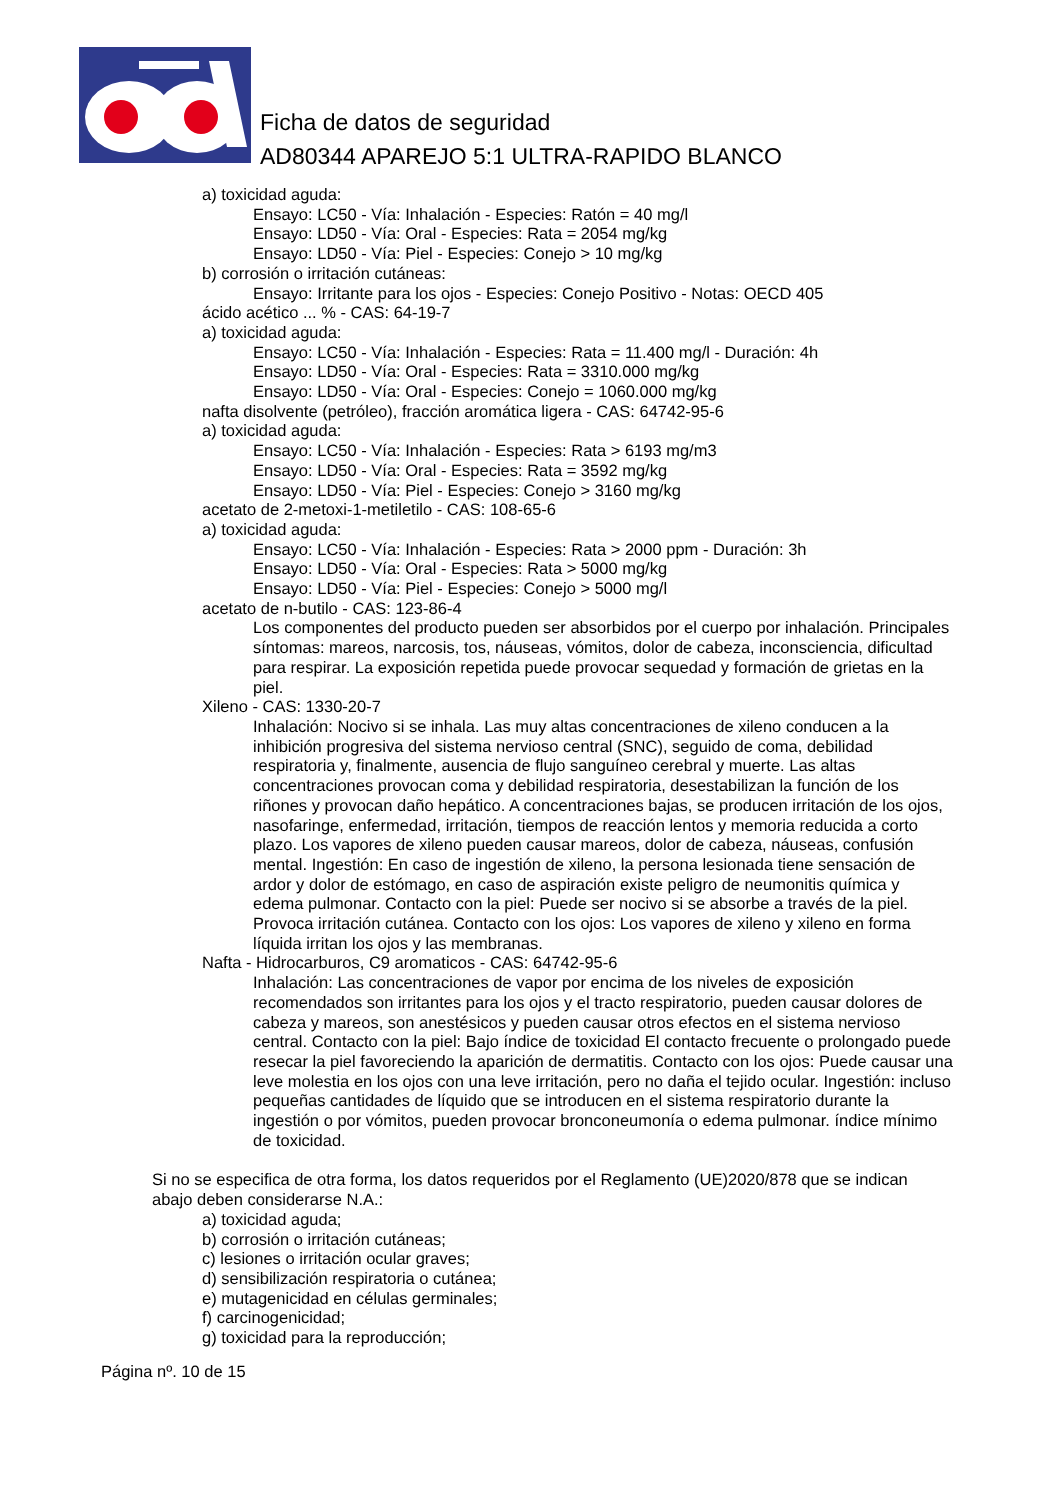Ficha de datos de seguridad
AD80344 APAREJO 5:1 ULTRA-RAPIDO BLANCO
a) toxicidad aguda:
Ensayo: LC50 - Vía: Inhalación - Especies: Ratón = 40 mg/l
Ensayo: LD50 - Vía: Oral - Especies: Rata = 2054 mg/kg
Ensayo: LD50 - Vía: Piel - Especies: Conejo > 10 mg/kg
b) corrosión o irritación cutáneas:
Ensayo: Irritante para los ojos - Especies: Conejo Positivo - Notas: OECD 405
ácido acético ... % - CAS: 64-19-7
a) toxicidad aguda:
Ensayo: LC50 - Vía: Inhalación - Especies: Rata = 11.400 mg/l - Duración: 4h
Ensayo: LD50 - Vía: Oral - Especies: Rata = 3310.000 mg/kg
Ensayo: LD50 - Vía: Oral - Especies: Conejo = 1060.000 mg/kg
nafta disolvente (petróleo), fracción aromática ligera - CAS: 64742-95-6
a) toxicidad aguda:
Ensayo: LC50 - Vía: Inhalación - Especies: Rata > 6193 mg/m3
Ensayo: LD50 - Vía: Oral - Especies: Rata = 3592 mg/kg
Ensayo: LD50 - Vía: Piel - Especies: Conejo > 3160 mg/kg
acetato de 2-metoxi-1-metiletilo - CAS: 108-65-6
a) toxicidad aguda:
Ensayo: LC50 - Vía: Inhalación - Especies: Rata > 2000 ppm - Duración: 3h
Ensayo: LD50 - Vía: Oral - Especies: Rata > 5000 mg/kg
Ensayo: LD50 - Vía: Piel - Especies: Conejo > 5000 mg/l
acetato de n-butilo - CAS: 123-86-4
Los componentes del producto pueden ser absorbidos por el cuerpo por inhalación. Principales síntomas: mareos, narcosis, tos, náuseas, vómitos, dolor de cabeza, inconsciencia, dificultad para respirar. La exposición repetida puede provocar sequedad y formación de grietas en la piel.
Xileno - CAS: 1330-20-7
Inhalación: Nocivo si se inhala. Las muy altas concentraciones de xileno conducen a la inhibición progresiva del sistema nervioso central (SNC), seguido de coma, debilidad respiratoria y, finalmente, ausencia de flujo sanguíneo cerebral y muerte. Las altas concentraciones provocan coma y debilidad respiratoria, desestabilizan la función de los riñones y provocan daño hepático. A concentraciones bajas, se producen irritación de los ojos, nasofaringe, enfermedad, irritación, tiempos de reacción lentos y memoria reducida a corto plazo. Los vapores de xileno pueden causar mareos, dolor de cabeza, náuseas, confusión mental. Ingestión: En caso de ingestión de xileno, la persona lesionada tiene sensación de ardor y dolor de estómago, en caso de aspiración existe peligro de neumonitis química y edema pulmonar. Contacto con la piel: Puede ser nocivo si se absorbe a través de la piel. Provoca irritación cutánea. Contacto con los ojos: Los vapores de xileno y xileno en forma líquida irritan los ojos y las membranas.
Nafta - Hidrocarburos, C9 aromaticos - CAS: 64742-95-6
Inhalación: Las concentraciones de vapor por encima de los niveles de exposición recomendados son irritantes para los ojos y el tracto respiratorio, pueden causar dolores de cabeza y mareos, son anestésicos y pueden causar otros efectos en el sistema nervioso central. Contacto con la piel: Bajo índice de toxicidad El contacto frecuente o prolongado puede resecar la piel favoreciendo la aparición de dermatitis. Contacto con los ojos: Puede causar una leve molestia en los ojos con una leve irritación, pero no daña el tejido ocular. Ingestión: incluso pequeñas cantidades de líquido que se introducen en el sistema respiratorio durante la ingestión o por vómitos, pueden provocar bronconeumonía o edema pulmonar. índice mínimo de toxicidad.
Si no se especifica de otra forma, los datos requeridos por el Reglamento (UE)2020/878 que se indican abajo deben considerarse N.A.:
a) toxicidad aguda;
b) corrosión o irritación cutáneas;
c) lesiones o irritación ocular graves;
d) sensibilización respiratoria o cutánea;
e) mutagenicidad en células germinales;
f) carcinogenicidad;
g) toxicidad para la reproducción;
Página nº. 10 de 15